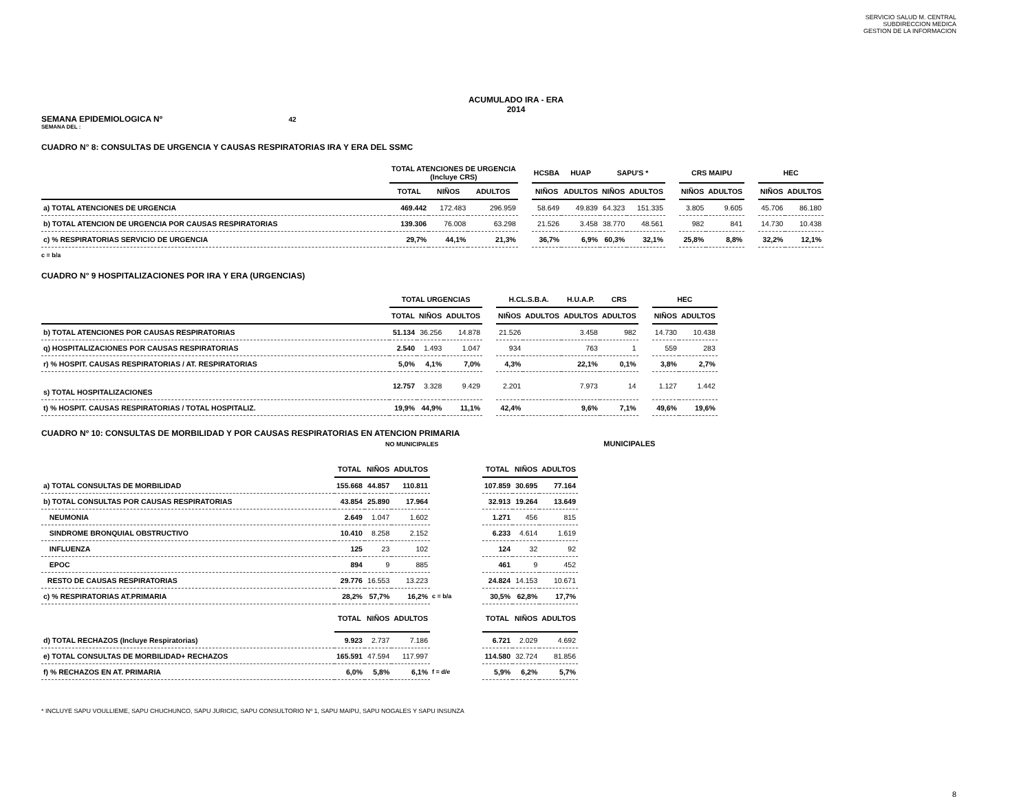SERVICIO SALUD M. CENTRAL
SUBDIRECCION MEDICA
GESTION DE LA INFORMACION
ACUMULADO IRA - ERA
2014
SEMANA EPIDEMIOLOGICA Nº 42
SEMANA DEL :
CUADRO N° 8: CONSULTAS DE URGENCIA Y CAUSAS RESPIRATORIAS IRA Y ERA DEL SSMC
| | TOTAL ATENCIONES DE URGENCIA (Incluye CRS) | | | | HCSBA | HUAP | SAPU'S * | | | CRS MAIPU | | | HEC | |
| --- | --- | --- | --- | --- | --- | --- | --- | --- | --- | --- | --- | --- | --- | --- |
| | TOTAL | NIÑOS | ADULTOS | | NIÑOS | ADULTOS | NIÑOS | ADULTOS | | NIÑOS | ADULTOS | | NIÑOS | ADULTOS |
| a) TOTAL ATENCIONES DE URGENCIA | 469.442 | 172.483 | 296.959 | | 58.649 | 49.839 | 64.323 | 151.335 | | 3.805 | 9.605 | | 45.706 | 86.180 |
| b) TOTAL ATENCION DE URGENCIA POR CAUSAS RESPIRATORIAS | 139.306 | 76.008 | 63.298 | | 21.526 | 3.458 | 38.770 | 48.561 | | 982 | 841 | | 14.730 | 10.438 |
| c) % RESPIRATORIAS SERVICIO DE URGENCIA | 29,7% | 44,1% | 21,3% | | 36,7% | 6,9% | 60,3% | 32,1% | | 25,8% | 8,8% | | 32,2% | 12,1% |
c = b/a
CUADRO N° 9 HOSPITALIZACIONES POR IRA Y ERA (URGENCIAS)
| | TOTAL URGENCIAS | | | | H.CL.S.B.A. | | H.U.A.P. | CRS | | HEC | |
| --- | --- | --- | --- | --- | --- | --- | --- | --- | --- | --- | --- |
| | TOTAL | NIÑOS | ADULTOS | | NIÑOS | ADULTOS | ADULTOS | ADULTOS | | NIÑOS | ADULTOS |
| b) TOTAL ATENCIONES POR CAUSAS RESPIRATORIAS | 51.134 | 36.256 | 14.878 | | 21.526 | | 3.458 | 982 | | 14.730 | 10.438 |
| q) HOSPITALIZACIONES POR CAUSAS RESPIRATORIAS | 2.540 | 1.493 | 1.047 | | 934 | | 763 | 1 | | 559 | 283 |
| r) % HOSPIT. CAUSAS RESPIRATORIAS / AT. RESPIRATORIAS | 5,0% | 4,1% | 7,0% | | 4,3% | | 22,1% | 0,1% | | 3,8% | 2,7% |
| s) TOTAL HOSPITALIZACIONES | 12.757 | 3.328 | 9.429 | | 2.201 | | 7.973 | 14 | | 1.127 | 1.442 |
| t) % HOSPIT. CAUSAS RESPIRATORIAS / TOTAL HOSPITALIZ. | 19,9% | 44,9% | 11,1% | | 42,4% | | 9,6% | 7,1% | | 49,6% | 19,6% |
CUADRO Nº 10: CONSULTAS DE MORBILIDAD Y POR CAUSAS RESPIRATORIAS EN ATENCION PRIMARIA
NO MUNICIPALES MUNICIPALES
| | TOTAL | NIÑOS | ADULTOS | | TOTAL | NIÑOS | ADULTOS |
| --- | --- | --- | --- | --- | --- | --- | --- |
| a) TOTAL CONSULTAS DE MORBILIDAD | 155.668 | 44.857 | 110.811 | | 107.859 | 30.695 | 77.164 |
| b) TOTAL CONSULTAS POR CAUSAS RESPIRATORIAS | 43.854 | 25.890 | 17.964 | | 32.913 | 19.264 | 13.649 |
| NEUMONIA | 2.649 | 1.047 | 1.602 | | 1.271 | 456 | 815 |
| SINDROME BRONQUIAL OBSTRUCTIVO | 10.410 | 8.258 | 2.152 | | 6.233 | 4.614 | 1.619 |
| INFLUENZA | 125 | 23 | 102 | | 124 | 32 | 92 |
| EPOC | 894 | 9 | 885 | | 461 | 9 | 452 |
| RESTO DE CAUSAS RESPIRATORIAS | 29.776 | 16.553 | 13.223 | | 24.824 | 14.153 | 10.671 |
| c) % RESPIRATORIAS AT.PRIMARIA | 28,2% | 57,7% | 16,2% | c = b/a | 30,5% | 62,8% | 17,7% |
| | TOTAL | NIÑOS | ADULTOS | | TOTAL | NIÑOS | ADULTOS |
| d) TOTAL RECHAZOS (Incluye Respiratorias) | 9.923 | 2.737 | 7.186 | | 6.721 | 2.029 | 4.692 |
| e) TOTAL CONSULTAS DE MORBILIDAD+ RECHAZOS | 165.591 | 47.594 | 117.997 | | 114.580 | 32.724 | 81.856 |
| f) % RECHAZOS EN AT. PRIMARIA | 6,0% | 5,8% | 6,1% | f = d/e | 5,9% | 6,2% | 5,7% |
* INCLUYE SAPU VOULLIEME, SAPU CHUCHUNCO, SAPU JURICIC, SAPU CONSULTORIO Nº 1, SAPU MAIPU, SAPU NOGALES Y SAPU INSUNZA
8